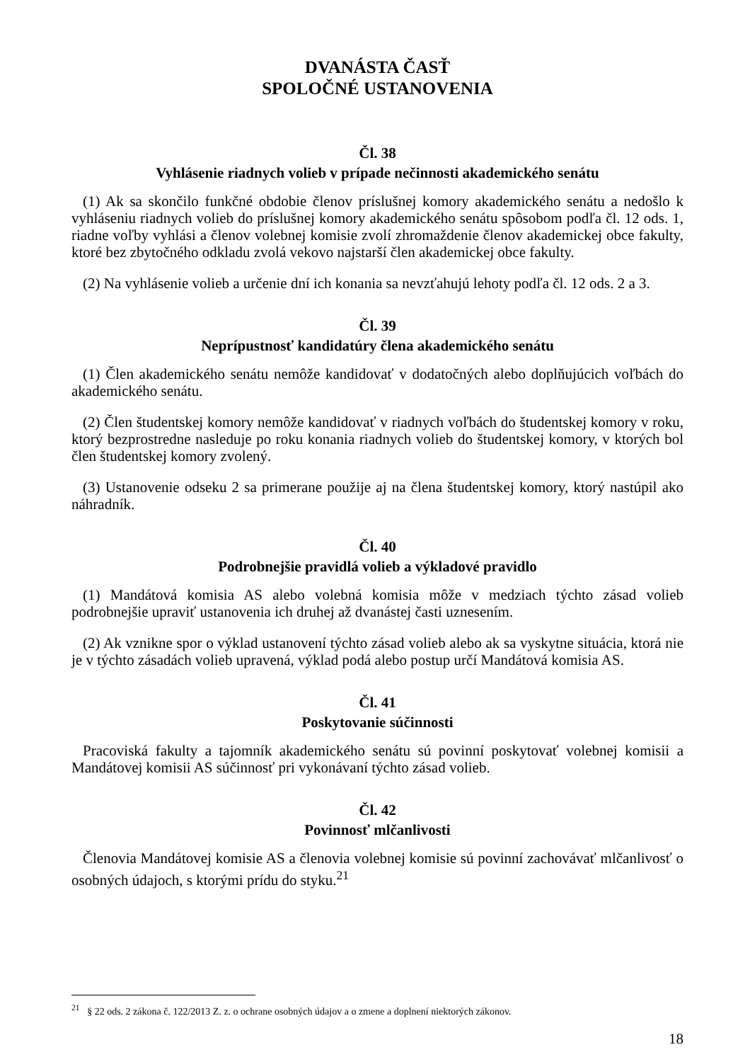DVANÁSTA ČASŤ
SPOLOČNÉ USTANOVENIA
Čl. 38
Vyhlásenie riadnych volieb v prípade nečinnosti akademického senátu
(1) Ak sa skončilo funkčné obdobie členov príslušnej komory akademického senátu a nedošlo k vyhláseniu riadnych volieb do príslušnej komory akademického senátu spôsobom podľa čl. 12 ods. 1, riadne voľby vyhlási a členov volebnej komisie zvolí zhromaždenie členov akademickej obce fakulty, ktoré bez zbytočného odkladu zvolá vekovo najstarší člen akademickej obce fakulty.
(2) Na vyhlásenie volieb a určenie dní ich konania sa nevzťahujú lehoty podľa čl. 12 ods. 2 a 3.
Čl. 39
Neprípustnosť kandidatúry člena akademického senátu
(1) Člen akademického senátu nemôže kandidovať v dodatočných alebo doplňujúcich voľbách do akademického senátu.
(2) Člen študentskej komory nemôže kandidovať v riadnych voľbách do študentskej komory v roku, ktorý bezprostredne nasleduje po roku konania riadnych volieb do študentskej komory, v ktorých bol člen študentskej komory zvolený.
(3) Ustanovenie odseku 2 sa primerane použije aj na člena študentskej komory, ktorý nastúpil ako náhradník.
Čl. 40
Podrobnejšie pravidlá volieb a výkladové pravidlo
(1) Mandátová komisia AS alebo volebná komisia môže v medziach týchto zásad volieb podrobnejšie upraviť ustanovenia ich druhej až dvanástej časti uznesením.
(2) Ak vznikne spor o výklad ustanovení týchto zásad volieb alebo ak sa vyskytne situácia, ktorá nie je v týchto zásadách volieb upravená, výklad podá alebo postup určí Mandátová komisia AS.
Čl. 41
Poskytovanie súčinnosti
Pracoviská fakulty a tajomník akademického senátu sú povinní poskytovať volebnej komisii a Mandátovej komisii AS súčinnosť pri vykonávaní týchto zásad volieb.
Čl. 42
Povinnosť mlčanlivosti
Členovia Mandátovej komisie AS a členovia volebnej komisie sú povinní zachovávať mlčanlivosť o osobných údajoch, s ktorými prídu do styku.<sup>21</sup>
<sup>21</sup> § 22 ods. 2 zákona č. 122/2013 Z. z. o ochrane osobných údajov a o zmene a doplnení niektorých zákonov.
18